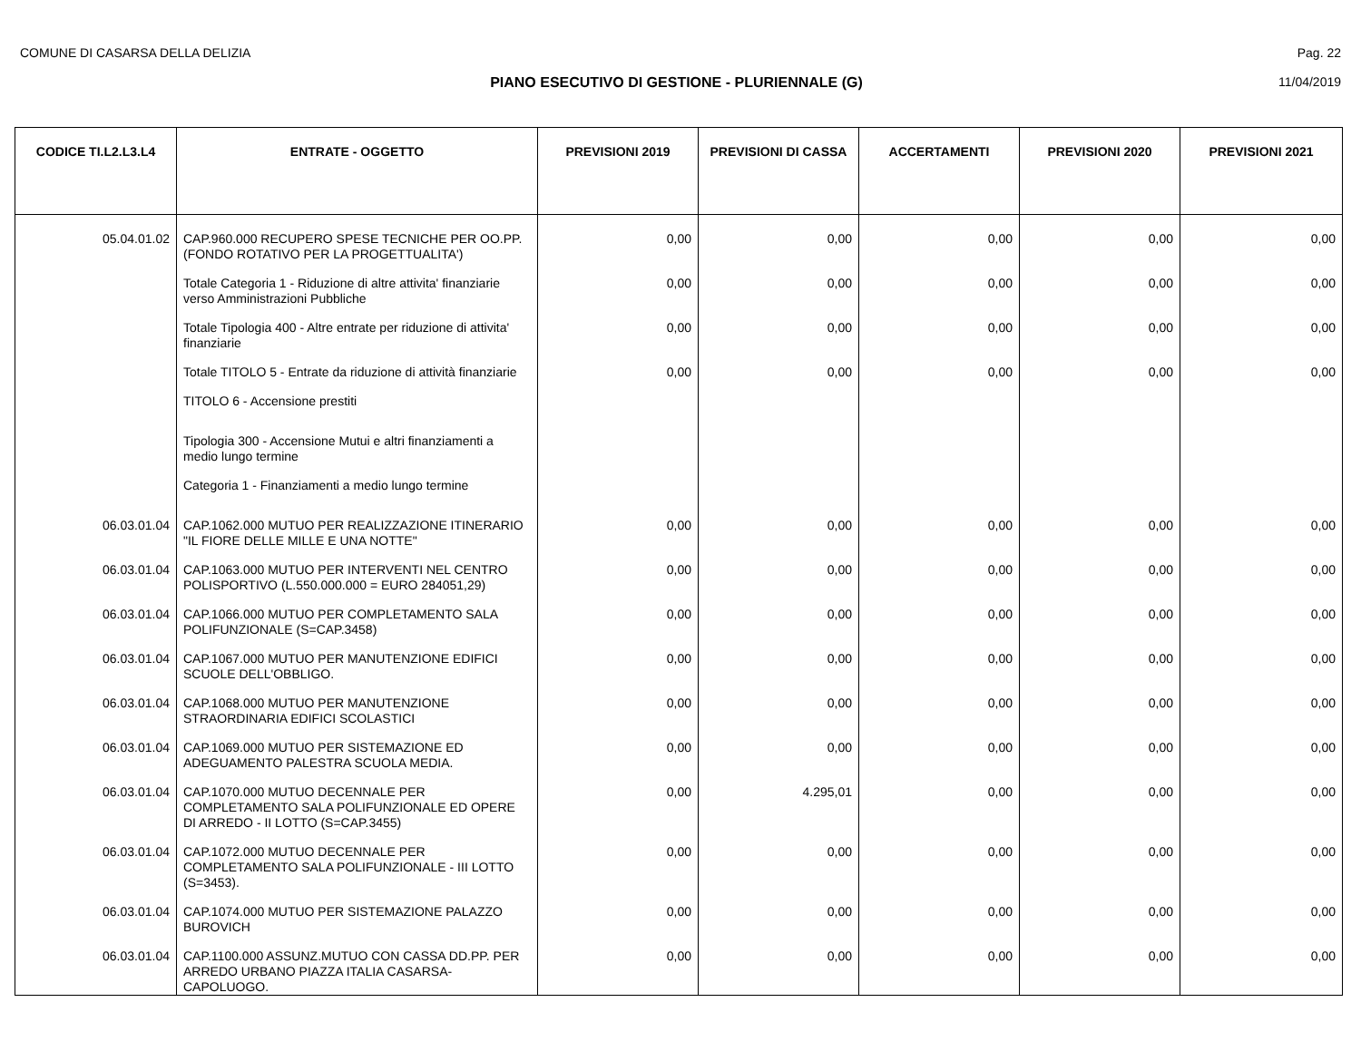COMUNE DI CASARSA DELLA DELIZIA Pag. 22
PIANO ESECUTIVO DI GESTIONE - PLURIENNALE (G) 11/04/2019
| CODICE TI.L2.L3.L4 | ENTRATE - OGGETTO | PREVISIONI 2019 | PREVISIONI DI CASSA | ACCERTAMENTI | PREVISIONI 2020 | PREVISIONI 2021 |
| --- | --- | --- | --- | --- | --- | --- |
| 05.04.01.02 | CAP.960.000 RECUPERO SPESE TECNICHE PER OO.PP. (FONDO ROTATIVO PER LA PROGETTUALITA') | 0,00 | 0,00 | 0,00 | 0,00 | 0,00 |
| | Totale Categoria 1 - Riduzione di altre attivita' finanziarie verso Amministrazioni Pubbliche | 0,00 | 0,00 | 0,00 | 0,00 | 0,00 |
| | Totale Tipologia 400 - Altre entrate per riduzione di attivita' finanziarie | 0,00 | 0,00 | 0,00 | 0,00 | 0,00 |
| | Totale TITOLO 5 - Entrate da riduzione di attività finanziarie | 0,00 | 0,00 | 0,00 | 0,00 | 0,00 |
| | TITOLO 6 - Accensione prestiti | | | | | |
| | Tipologia 300 - Accensione Mutui e altri finanziamenti a medio lungo termine | | | | | |
| | Categoria 1 - Finanziamenti a medio lungo termine | | | | | |
| 06.03.01.04 | CAP.1062.000 MUTUO PER REALIZZAZIONE ITINERARIO "IL FIORE DELLE MILLE E UNA NOTTE" | 0,00 | 0,00 | 0,00 | 0,00 | 0,00 |
| 06.03.01.04 | CAP.1063.000 MUTUO PER INTERVENTI NEL CENTRO POLISPORTIVO (L.550.000.000 = EURO 284051,29) | 0,00 | 0,00 | 0,00 | 0,00 | 0,00 |
| 06.03.01.04 | CAP.1066.000 MUTUO PER COMPLETAMENTO SALA POLIFUNZIONALE (S=CAP.3458) | 0,00 | 0,00 | 0,00 | 0,00 | 0,00 |
| 06.03.01.04 | CAP.1067.000 MUTUO PER MANUTENZIONE EDIFICI SCUOLE DELL'OBBLIGO. | 0,00 | 0,00 | 0,00 | 0,00 | 0,00 |
| 06.03.01.04 | CAP.1068.000 MUTUO PER MANUTENZIONE STRAORDINARIA EDIFICI SCOLASTICI | 0,00 | 0,00 | 0,00 | 0,00 | 0,00 |
| 06.03.01.04 | CAP.1069.000 MUTUO PER SISTEMAZIONE ED ADEGUAMENTO PALESTRA SCUOLA MEDIA. | 0,00 | 0,00 | 0,00 | 0,00 | 0,00 |
| 06.03.01.04 | CAP.1070.000 MUTUO DECENNALE PER COMPLETAMENTO SALA POLIFUNZIONALE ED OPERE DI ARREDO - II LOTTO (S=CAP.3455) | 0,00 | 4.295,01 | 0,00 | 0,00 | 0,00 |
| 06.03.01.04 | CAP.1072.000 MUTUO DECENNALE PER COMPLETAMENTO SALA POLIFUNZIONALE - III LOTTO (S=3453). | 0,00 | 0,00 | 0,00 | 0,00 | 0,00 |
| 06.03.01.04 | CAP.1074.000 MUTUO PER SISTEMAZIONE PALAZZO BUROVICH | 0,00 | 0,00 | 0,00 | 0,00 | 0,00 |
| 06.03.01.04 | CAP.1100.000 ASSUNZ.MUTUO CON CASSA DD.PP. PER ARREDO URBANO PIAZZA ITALIA CASARSA-CAPOLUOGO. | 0,00 | 0,00 | 0,00 | 0,00 | 0,00 |